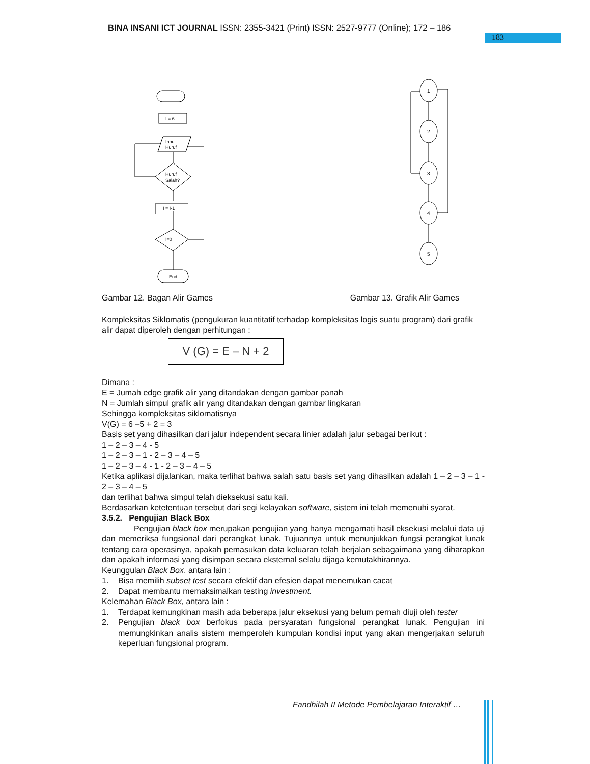BINA INSANI ICT JOURNAL ISSN: 2355-3421 (Print) ISSN: 2527-9777 (Online); 172 – 186
183
I = 6
Input
Huruf
Huruf
Salah?
I = I-1
I=0
End
1
2
3
4
5
Gambar 12. Bagan Alir Games Gambar 13. Grafik Alir Games
Kompleksitas Siklomatis (pengukuran kuantitatif terhadap kompleksitas logis suatu program) dari grafik alir dapat diperoleh dengan perhitungan :
V (G) = E – N + 2
Dimana :
E = Jumah edge grafik alir yang ditandakan dengan gambar panah
N = Jumlah simpul grafik alir yang ditandakan dengan gambar lingkaran
Sehingga kompleksitas siklomatisnya
V(G) = 6 –5 + 2 = 3
Basis set yang dihasilkan dari jalur independent secara linier adalah jalur sebagai berikut :
1 – 2 – 3 – 4 - 5
1 – 2 – 3 – 1 - 2 – 3 – 4 – 5
1 – 2 – 3 – 4 - 1 - 2 – 3 – 4 – 5
Ketika aplikasi dijalankan, maka terlihat bahwa salah satu basis set yang dihasilkan adalah 1 – 2 – 3 – 1 - 2 – 3 – 4 – 5
dan terlihat bahwa simpul telah dieksekusi satu kali.
Berdasarkan ketetentuan tersebut dari segi kelayakan software, sistem ini telah memenuhi syarat.
3.5.2. Pengujian Black Box
Pengujian black box merupakan pengujian yang hanya mengamati hasil eksekusi melalui data uji dan memeriksa fungsional dari perangkat lunak. Tujuannya untuk menunjukkan fungsi perangkat lunak tentang cara operasinya, apakah pemasukan data keluaran telah berjalan sebagaimana yang diharapkan dan apakah informasi yang disimpan secara eksternal selalu dijaga kemutakhirannya.
Keunggulan Black Box, antara lain :
1. Bisa memilih subset test secara efektif dan efesien dapat menemukan cacat
2. Dapat membantu memaksimalkan testing investment.
Kelemahan Black Box, antara lain :
1. Terdapat kemungkinan masih ada beberapa jalur eksekusi yang belum pernah diuji oleh tester
2. Pengujian black box berfokus pada persyaratan fungsional perangkat lunak. Pengujian ini memungkinkan analis sistem memperoleh kumpulan kondisi input yang akan mengerjakan seluruh keperluan fungsional program.
Fandhilah II Metode Pembelajaran Interaktif …